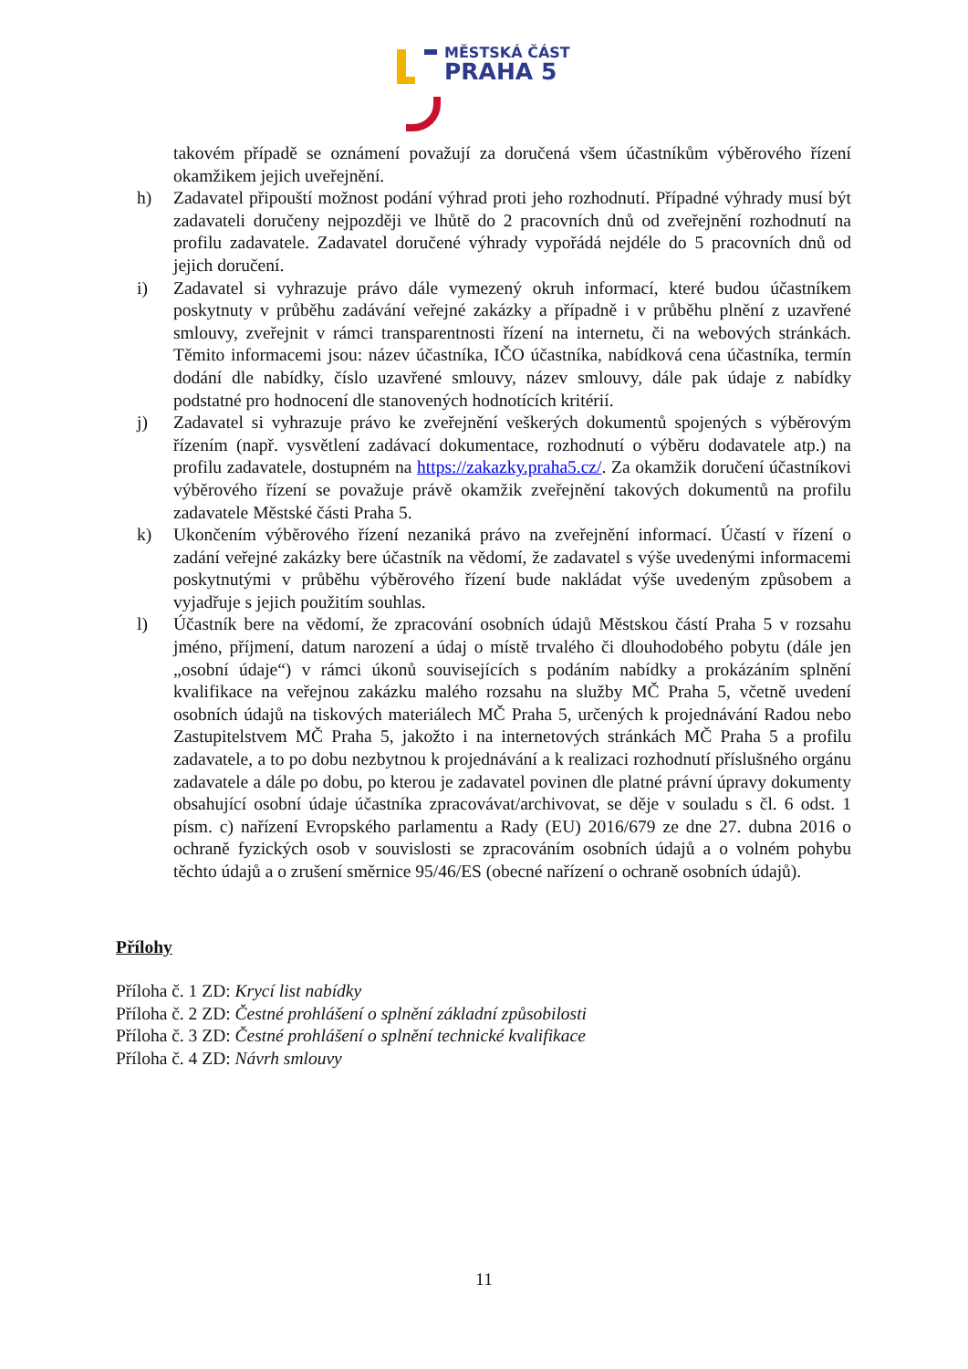MĚSTSKÁ ČÁST
PRAHA 5
takovém případě se oznámení považují za doručená všem účastníkům výběrového řízení okamžikem jejich uveřejnění.
h) Zadavatel připouští možnost podání výhrad proti jeho rozhodnutí. Případné výhrady musí být zadavateli doručeny nejpozději ve lhůtě do 2 pracovních dnů od zveřejnění rozhodnutí na profilu zadavatele. Zadavatel doručené výhrady vypořádá nejdéle do 5 pracovních dnů od jejich doručení.
i) Zadavatel si vyhrazuje právo dále vymezený okruh informací, které budou účastníkem poskytnuty v průběhu zadávání veřejné zakázky a případně i v průběhu plnění z uzavřené smlouvy, zveřejnit v rámci transparentnosti řízení na internetu, či na webových stránkách. Těmito informacemi jsou: název účastníka, IČO účastníka, nabídková cena účastníka, termín dodání dle nabídky, číslo uzavřené smlouvy, název smlouvy, dále pak údaje z nabídky podstatné pro hodnocení dle stanovených hodnotících kritérií.
j) Zadavatel si vyhrazuje právo ke zveřejnění veškerých dokumentů spojených s výběrovým řízením (např. vysvětlení zadávací dokumentace, rozhodnutí o výběru dodavatele atp.) na profilu zadavatele, dostupném na https://zakazky.praha5.cz/. Za okamžik doručení účastníkovi výběrového řízení se považuje právě okamžik zveřejnění takových dokumentů na profilu zadavatele Městské části Praha 5.
k) Ukončením výběrového řízení nezaniká právo na zveřejnění informací. Účastí v řízení o zadání veřejné zakázky bere účastník na vědomí, že zadavatel s výše uvedenými informacemi poskytnutými v průběhu výběrového řízení bude nakládat výše uvedeným způsobem a vyjadřuje s jejich použitím souhlas.
l) Účastník bere na vědomí, že zpracování osobních údajů Městskou částí Praha 5 v rozsahu jméno, příjmení, datum narození a údaj o místě trvalého či dlouhodobého pobytu (dále jen „osobní údaje“) v rámci úkonů souvisejících s podáním nabídky a prokázáním splnění kvalifikace na veřejnou zakázku malého rozsahu na služby MČ Praha 5, včetně uvedení osobních údajů na tiskových materiálech MČ Praha 5, určených k projednávání Radou nebo Zastupitelstvem MČ Praha 5, jakožto i na internetových stránkách MČ Praha 5 a profilu zadavatele, a to po dobu nezbytnou k projednávání a k realizaci rozhodnutí příslušného orgánu zadavatele a dále po dobu, po kterou je zadavatel povinen dle platné právní úpravy dokumenty obsahující osobní údaje účastníka zpracovávat/archivovat, se děje v souladu s čl. 6 odst. 1 písm. c) nařízení Evropského parlamentu a Rady (EU) 2016/679 ze dne 27. dubna 2016 o ochraně fyzických osob v souvislosti se zpracováním osobních údajů a o volném pohybu těchto údajů a o zrušení směrnice 95/46/ES (obecné nařízení o ochraně osobních údajů).
Přílohy
Příloha č. 1 ZD: Krycí list nabídky
Příloha č. 2 ZD: Čestné prohlášení o splnění základní způsobilosti
Příloha č. 3 ZD: Čestné prohlášení o splnění technické kvalifikace
Příloha č. 4 ZD: Návrh smlouvy
11